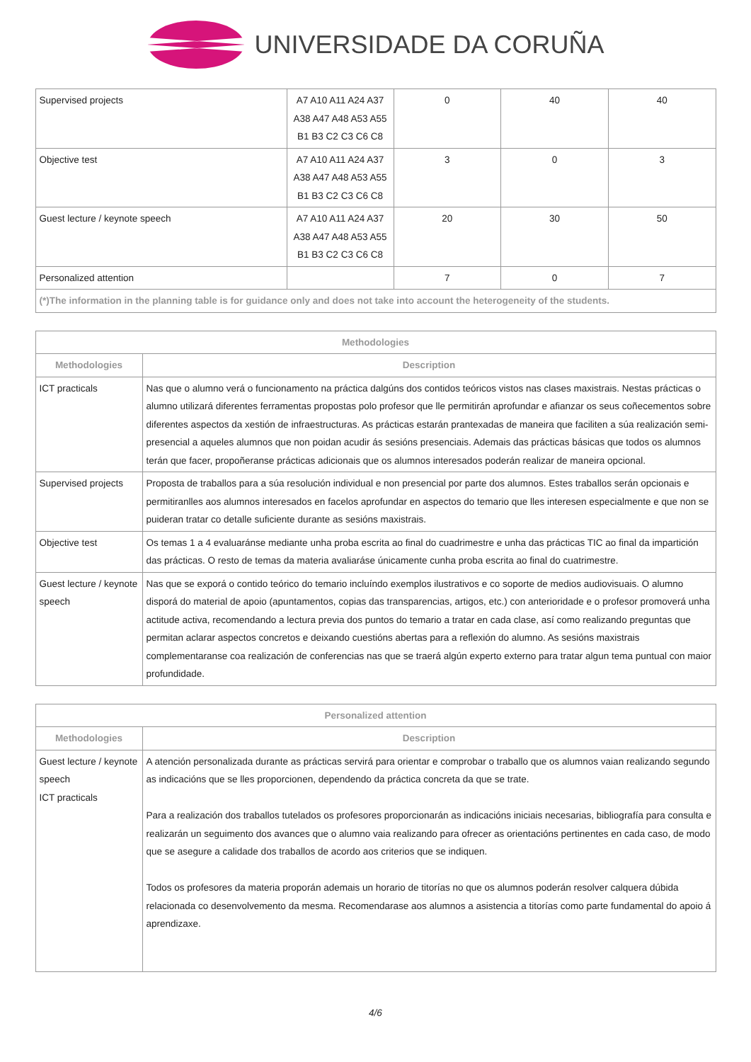UNIVERSIDADE DA CORUÑA
| Supervised projects | A7 A10 A11 A24 A37 A38 A47 A48 A53 A55 B1 B3 C2 C3 C6 C8 | 0 | 40 | 40 |
| Objective test | A7 A10 A11 A24 A37 A38 A47 A48 A53 A55 B1 B3 C2 C3 C6 C8 | 3 | 0 | 3 |
| Guest lecture / keynote speech | A7 A10 A11 A24 A37 A38 A47 A48 A53 A55 B1 B3 C2 C3 C6 C8 | 20 | 30 | 50 |
| Personalized attention | | 7 | 0 | 7 |
| (*)The information in the planning table is for guidance only and does not take into account the heterogeneity of the students. | | | | |
| Methodologies | |
| --- | --- |
| Methodologies | Description |
| ICT practicals | Nas que o alumno verá o funcionamento na práctica dalgúns dos contidos teóricos vistos nas clases maxistrais. Nestas prácticas o alumno utilizará diferentes ferramentas propostas polo profesor que lle permitirán aprofundar e afianzar os seus coñecementos sobre diferentes aspectos da xestión de infraestructuras. As prácticas estarán prantexadas de maneira que faciliten a súa realización semi-presencial a aqueles alumnos que non poidan acudir ás sesións presenciais. Ademais das prácticas básicas que todos os alumnos terán que facer, propoñeranse prácticas adicionais que os alumnos interesados poderán realizar de maneira opcional. |
| Supervised projects | Proposta de traballos para a súa resolución individual e non presencial por parte dos alumnos. Estes traballos serán opcionais e permitiranlles aos alumnos interesados en facelos aprofundar en aspectos do temario que lles interesen especialmente e que non se puideran tratar co detalle suficiente durante as sesións maxistrais. |
| Objective test | Os temas 1 a 4 evaluaránse mediante unha proba escrita ao final do cuadrimestre e unha das prácticas TIC ao final da impartición das prácticas. O resto de temas da materia avaliaráse únicamente cunha proba escrita ao final do cuatrimestre. |
| Guest lecture / keynote speech | Nas que se exporá o contido teórico do temario incluíndo exemplos ilustrativos e co soporte de medios audiovisuais. O alumno disporá do material de apoio (apuntamentos, copias das transparencias, artigos, etc.) con anterioridade e o profesor promoverá unha actitude activa, recomendando a lectura previa dos puntos do temario a tratar en cada clase, así como realizando preguntas que permitan aclarar aspectos concretos e deixando cuestións abertas para a reflexión do alumno. As sesións maxistrais complementaranse coa realización de conferencias nas que se traerá algún experto externo para tratar algun tema puntual con maior profundidade. |
| Personalized attention | |
| --- | --- |
| Methodologies | Description |
| Guest lecture / keynote speech ICT practicals | A atención personalizada durante as prácticas servirá para orientar e comprobar o traballo que os alumnos vaian realizando segundo as indicacións que se lles proporcionen, dependendo da práctica concreta da que se trate. Para a realización dos traballos tutelados os profesores proporcionarán as indicacións iniciais necesarias, bibliografía para consulta e realizarán un seguimento dos avances que o alumno vaia realizando para ofrecer as orientacións pertinentes en cada caso, de modo que se asegure a calidade dos traballos de acordo aos criterios que se indiquen. Todos os profesores da materia proporán ademais un horario de titorías no que os alumnos poderán resolver calquera dúbida relacionada co desenvolvemento da mesma. Recomendarase aos alumnos a asistencia a titorías como parte fundamental do apoio á aprendizaxe. |
4/6